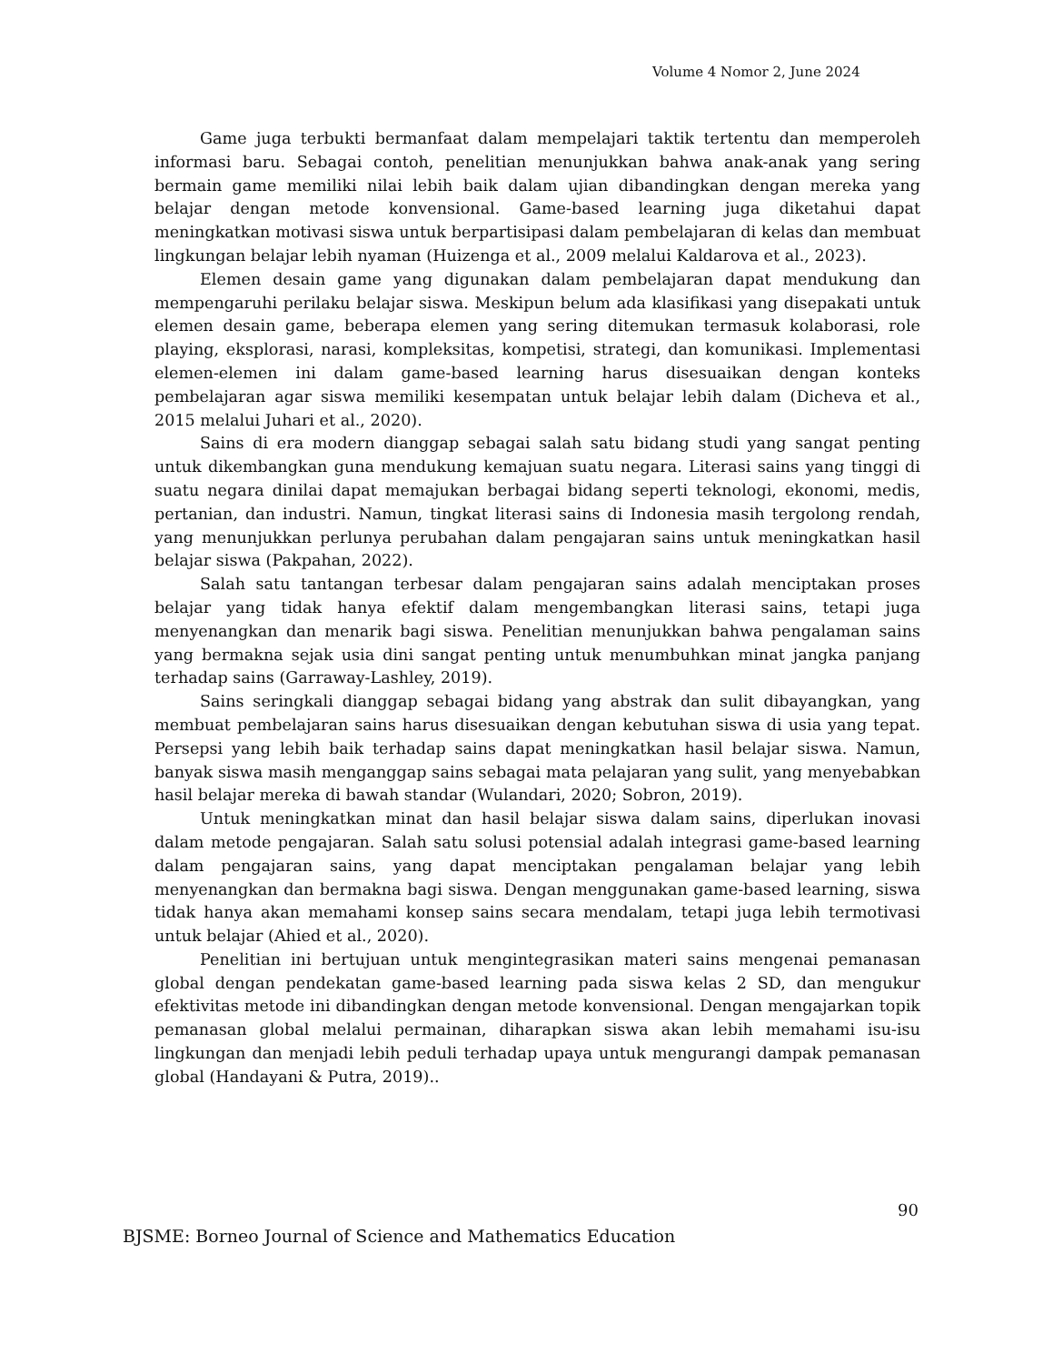Volume 4 Nomor 2, June 2024
Game juga terbukti bermanfaat dalam mempelajari taktik tertentu dan memperoleh informasi baru. Sebagai contoh, penelitian menunjukkan bahwa anak-anak yang sering bermain game memiliki nilai lebih baik dalam ujian dibandingkan dengan mereka yang belajar dengan metode konvensional. Game-based learning juga diketahui dapat meningkatkan motivasi siswa untuk berpartisipasi dalam pembelajaran di kelas dan membuat lingkungan belajar lebih nyaman (Huizenga et al., 2009 melalui Kaldarova et al., 2023).
Elemen desain game yang digunakan dalam pembelajaran dapat mendukung dan mempengaruhi perilaku belajar siswa. Meskipun belum ada klasifikasi yang disepakati untuk elemen desain game, beberapa elemen yang sering ditemukan termasuk kolaborasi, role playing, eksplorasi, narasi, kompleksitas, kompetisi, strategi, dan komunikasi. Implementasi elemen-elemen ini dalam game-based learning harus disesuaikan dengan konteks pembelajaran agar siswa memiliki kesempatan untuk belajar lebih dalam (Dicheva et al., 2015 melalui Juhari et al., 2020).
Sains di era modern dianggap sebagai salah satu bidang studi yang sangat penting untuk dikembangkan guna mendukung kemajuan suatu negara. Literasi sains yang tinggi di suatu negara dinilai dapat memajukan berbagai bidang seperti teknologi, ekonomi, medis, pertanian, dan industri. Namun, tingkat literasi sains di Indonesia masih tergolong rendah, yang menunjukkan perlunya perubahan dalam pengajaran sains untuk meningkatkan hasil belajar siswa (Pakpahan, 2022).
Salah satu tantangan terbesar dalam pengajaran sains adalah menciptakan proses belajar yang tidak hanya efektif dalam mengembangkan literasi sains, tetapi juga menyenangkan dan menarik bagi siswa. Penelitian menunjukkan bahwa pengalaman sains yang bermakna sejak usia dini sangat penting untuk menumbuhkan minat jangka panjang terhadap sains (Garraway-Lashley, 2019).
Sains seringkali dianggap sebagai bidang yang abstrak dan sulit dibayangkan, yang membuat pembelajaran sains harus disesuaikan dengan kebutuhan siswa di usia yang tepat. Persepsi yang lebih baik terhadap sains dapat meningkatkan hasil belajar siswa. Namun, banyak siswa masih menganggap sains sebagai mata pelajaran yang sulit, yang menyebabkan hasil belajar mereka di bawah standar (Wulandari, 2020; Sobron, 2019).
Untuk meningkatkan minat dan hasil belajar siswa dalam sains, diperlukan inovasi dalam metode pengajaran. Salah satu solusi potensial adalah integrasi game-based learning dalam pengajaran sains, yang dapat menciptakan pengalaman belajar yang lebih menyenangkan dan bermakna bagi siswa. Dengan menggunakan game-based learning, siswa tidak hanya akan memahami konsep sains secara mendalam, tetapi juga lebih termotivasi untuk belajar (Ahied et al., 2020).
Penelitian ini bertujuan untuk mengintegrasikan materi sains mengenai pemanasan global dengan pendekatan game-based learning pada siswa kelas 2 SD, dan mengukur efektivitas metode ini dibandingkan dengan metode konvensional. Dengan mengajarkan topik pemanasan global melalui permainan, diharapkan siswa akan lebih memahami isu-isu lingkungan dan menjadi lebih peduli terhadap upaya untuk mengurangi dampak pemanasan global (Handayani & Putra, 2019)..
90
BJSME: Borneo Journal of Science and Mathematics Education